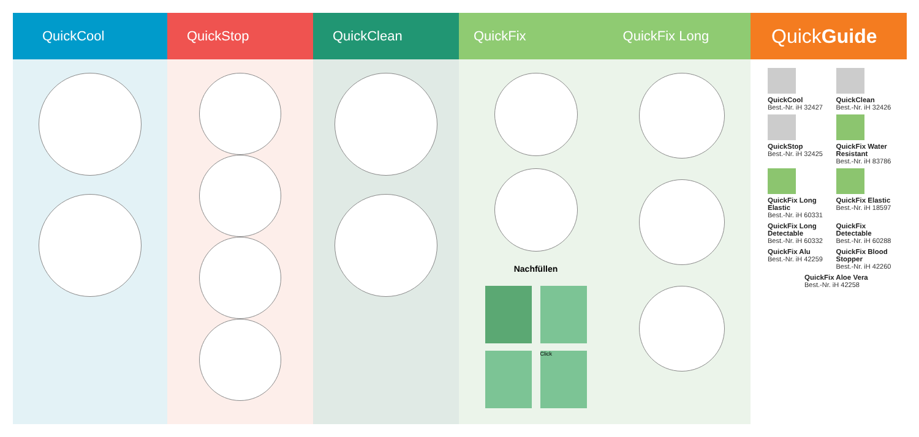QuickCool QuickStop QuickClean QuickFix QuickFix Long
Nachfüllen
Click
Quick Guide
QuickCool
Best.-Nr. iH 32427
QuickClean
Best.-Nr. iH 32426
QuickStop
Best.-Nr. iH 32425
QuickFix Water Resistant
Best.-Nr. iH 83786
QuickFix Long Elastic
Best.-Nr. iH 60331
QuickFix Elastic
Best.-Nr. iH 18597
QuickFix Long Detectable
Best.-Nr. iH 60332
QuickFix Detectable
Best.-Nr. iH 60288
QuickFix Alu
Best.-Nr. iH 42259
QuickFix Blood Stopper
Best.-Nr. iH 42260
QuickFix Aloe Vera
Best.-Nr. iH 42258